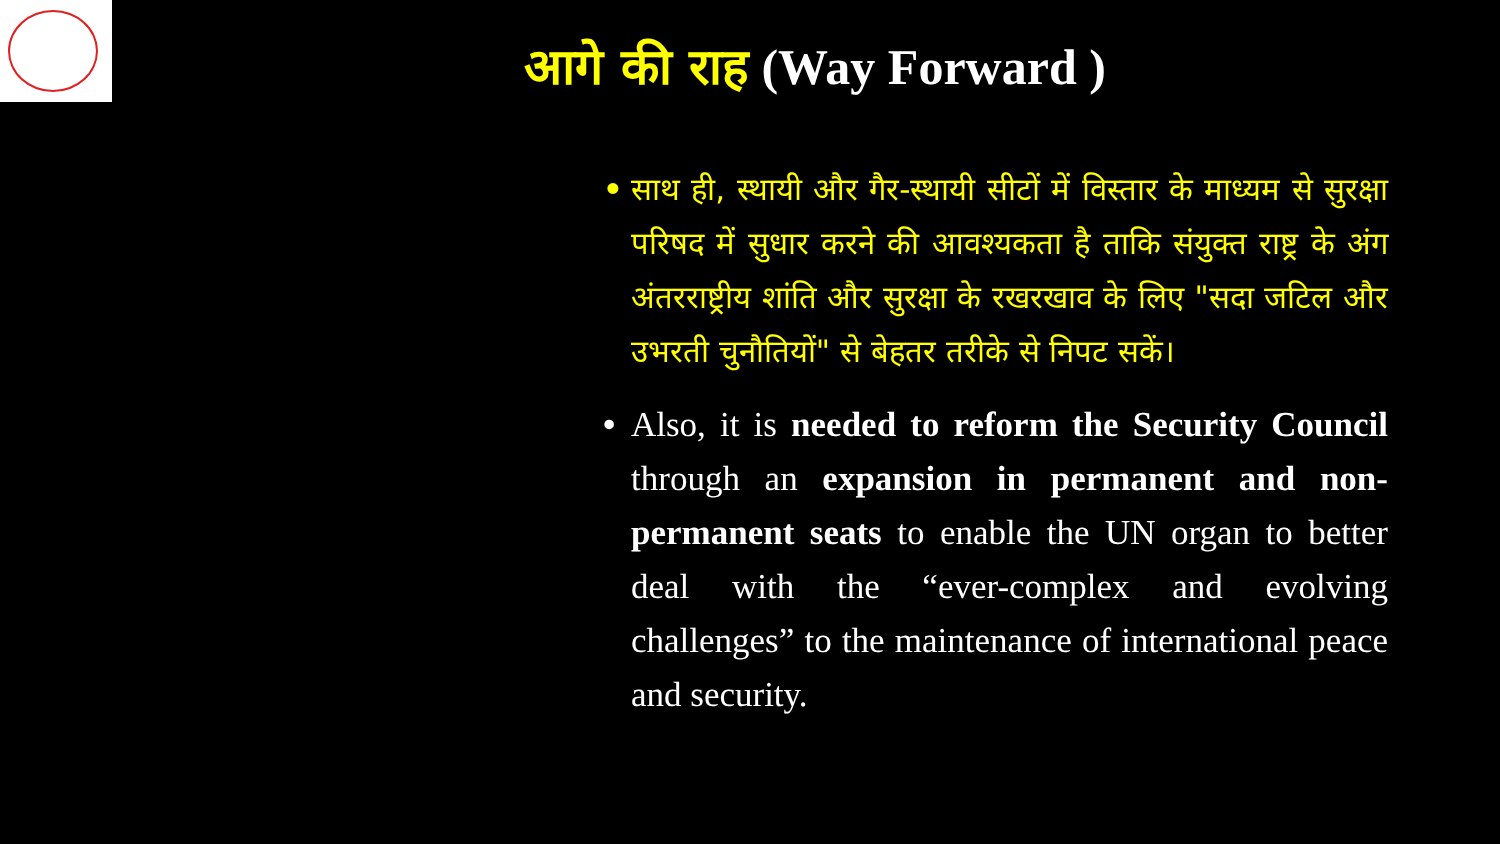आगे की राह (Way Forward )
• साथ ही, स्थायी और गैर-स्थायी सीटों में विस्तार के माध्यम से सुरक्षा परिषद में सुधार करने की आवश्यकता है ताकि संयुक्त राष्ट्र के अंग अंतरराष्ट्रीय शांति और सुरक्षा के रखरखाव के लिए "सदा जटिल और उभरती चुनौतियों" से बेहतर तरीके से निपट सकें।
• Also, it is needed to reform the Security Council through an expansion in permanent and non-permanent seats to enable the UN organ to better deal with the “ever-complex and evolving challenges” to the maintenance of international peace and security.